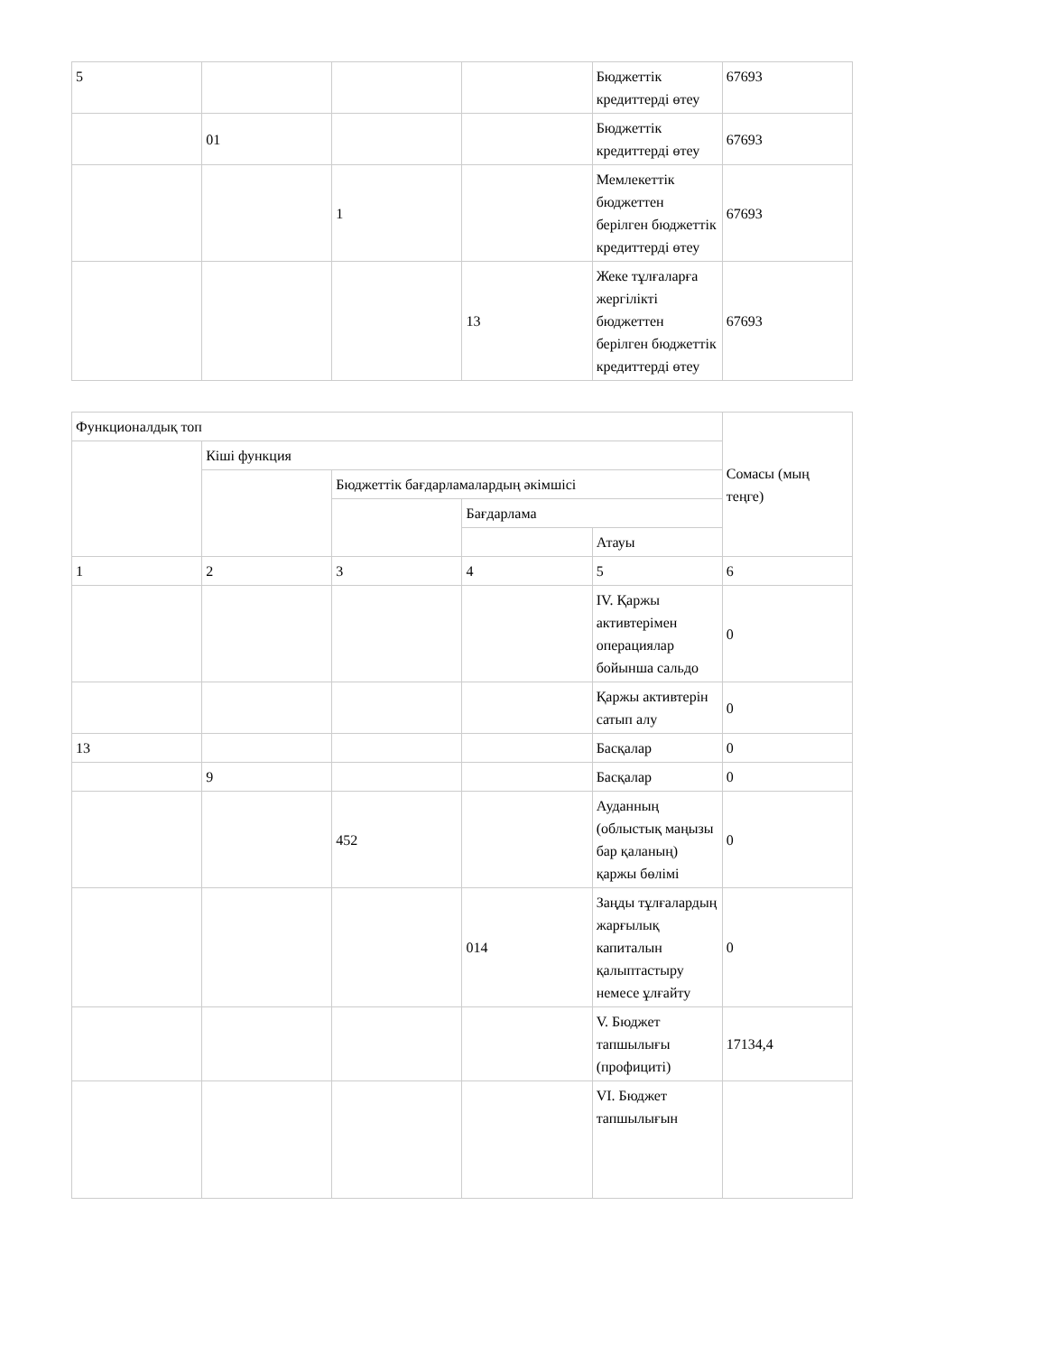| 5 | | | | Бюджеттік кредиттерді өтеу | 67693 |
| | 01 | | | Бюджеттік кредиттерді өтеу | 67693 |
| | | 1 | | Мемлекеттік бюджеттен берілген бюджеттік кредиттерді өтеу | 67693 |
| | | | 13 | Жеке тұлғаларға жергілікті бюджеттен берілген бюджеттік кредиттерді өтеу | 67693 |
| Функционалдық топ | | | | | Сомасы (мың теңге) |
| --- | --- | --- | --- | --- | --- |
| | Кіші функция | | | | |
| | | Бюджеттік бағдарламалардың әкімшісі | | | |
| | | | Бағдарлама | | |
| | | | | Атауы | |
| 1 | 2 | 3 | 4 | 5 | 6 |
| | | | | IV. Қаржы активтерімен операциялар бойынша сальдо | 0 |
| | | | | Қаржы активтерін сатып алу | 0 |
| 13 | | | | Басқалар | 0 |
| | 9 | | | Басқалар | 0 |
| | | 452 | | Ауданның (облыстық маңызы бар қаланың) қаржы бөлімі | 0 |
| | | | 014 | Заңды тұлғалардың жарғылық капиталын қалыптастыру немесе ұлғайту | 0 |
| | | | | V. Бюджет тапшылығы (профициті) | 17134,4 |
| | | | | VI. Бюджет тапшылығын | |